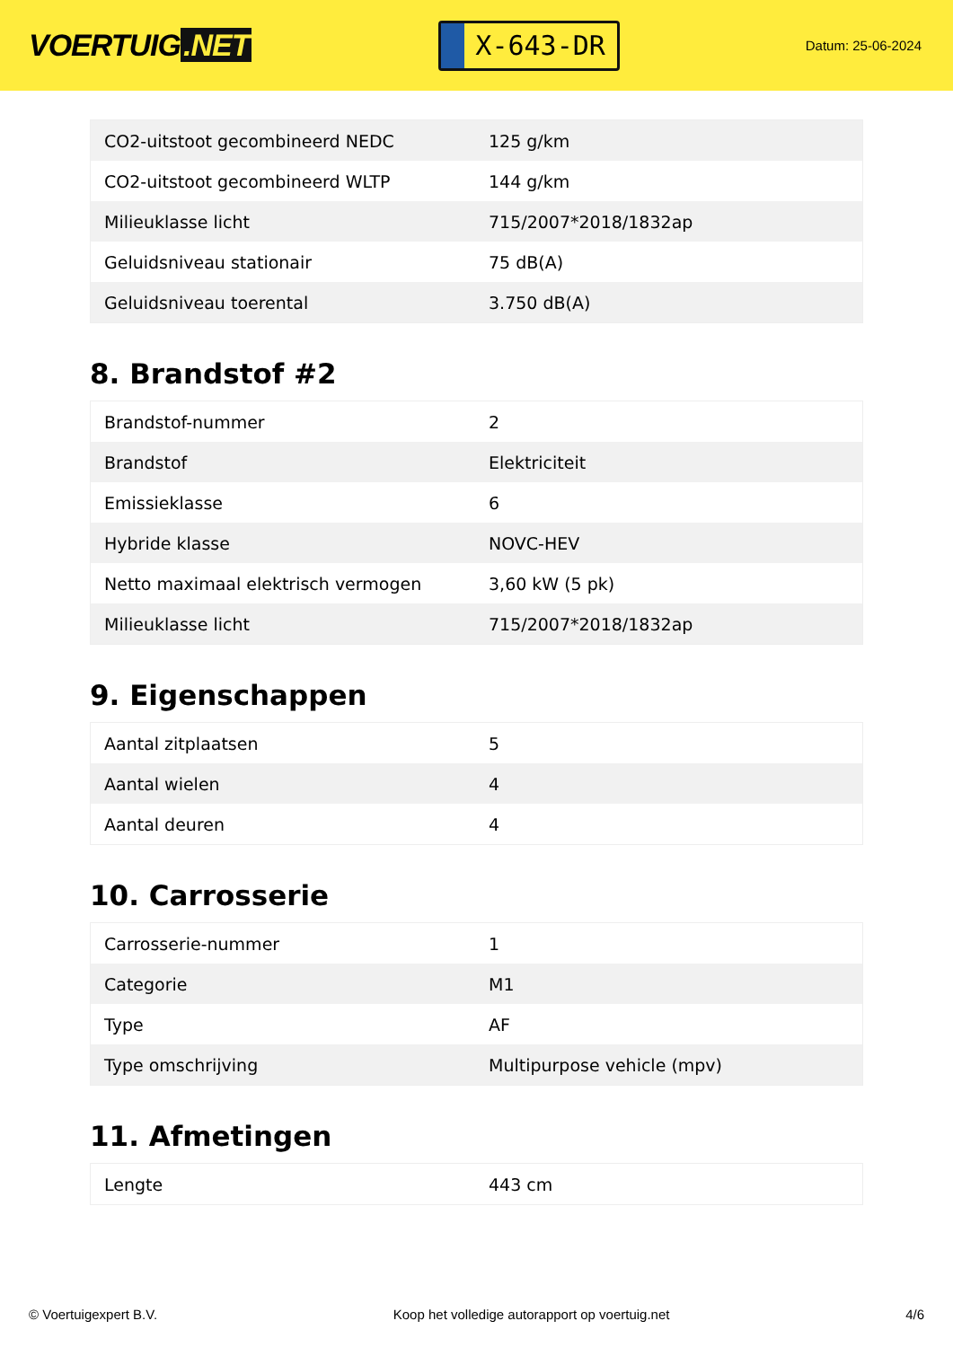VOERTUIG.NET
X-643-DR
Datum: 25-06-2024
| CO2-uitstoot gecombineerd NEDC | 125 g/km |
| CO2-uitstoot gecombineerd WLTP | 144 g/km |
| Milieuklasse licht | 715/2007*2018/1832ap |
| Geluidsniveau stationair | 75 dB(A) |
| Geluidsniveau toerental | 3.750 dB(A) |
8. Brandstof #2
| Brandstof-nummer | 2 |
| Brandstof | Elektriciteit |
| Emissieklasse | 6 |
| Hybride klasse | NOVC-HEV |
| Netto maximaal elektrisch vermogen | 3,60 kW (5 pk) |
| Milieuklasse licht | 715/2007*2018/1832ap |
9. Eigenschappen
| Aantal zitplaatsen | 5 |
| Aantal wielen | 4 |
| Aantal deuren | 4 |
10. Carrosserie
| Carrosserie-nummer | 1 |
| Categorie | M1 |
| Type | AF |
| Type omschrijving | Multipurpose vehicle (mpv) |
11. Afmetingen
| Lengte | 443 cm |
© Voertuigexpert B.V. Koop het volledige autorapport op voertuig.net 4/6